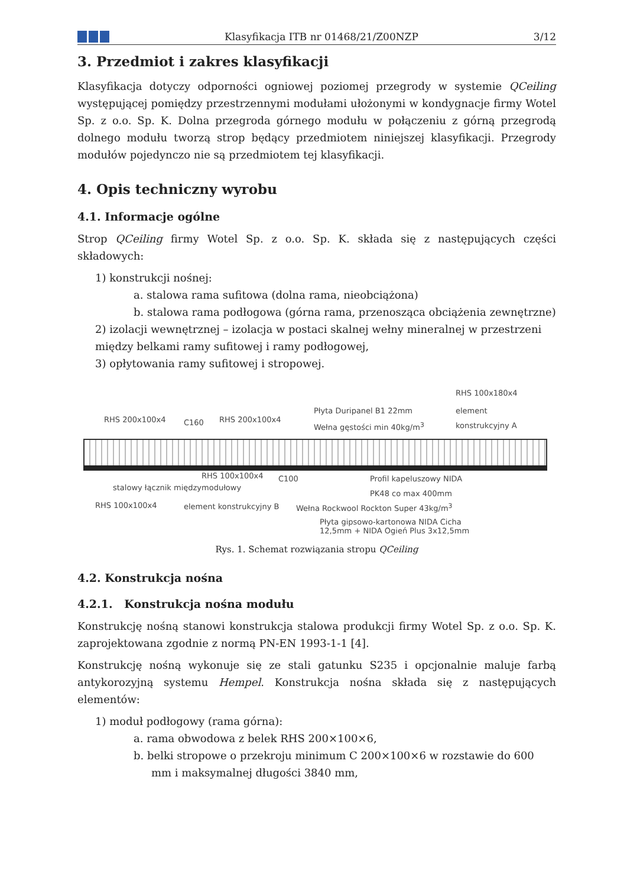Klasyfikacja ITB nr 01468/21/Z00NZP
3/12
3. Przedmiot i zakres klasyfikacji
Klasyfikacja dotyczy odporności ogniowej poziomej przegrody w systemie QCeiling występującej pomiędzy przestrzennymi modułami ułożonymi w kondygnacje firmy Wotel Sp. z o.o. Sp. K. Dolna przegroda górnego modułu w połączeniu z górną przegrodą dolnego modułu tworzą strop będący przedmiotem niniejszej klasyfikacji. Przegrody modułów pojedynczo nie są przedmiotem tej klasyfikacji.
4. Opis techniczny wyrobu
4.1. Informacje ogólne
Strop QCeiling firmy Wotel Sp. z o.o. Sp. K. składa się z następujących części składowych:
1) konstrukcji nośnej:
a. stalowa rama sufitowa (dolna rama, nieobciążona)
b. stalowa rama podłogowa (górna rama, przenosząca obciążenia zewnętrzne)
2) izolacji wewnętrznej – izolacja w postaci skalnej wełny mineralnej w przestrzeni między belkami ramy sufitowej i ramy podłogowej,
3) opłytowania ramy sufitowej i stropowej.
RHS 100x180x4
RHS 200x100x4 C160 RHS 200x100x4
Płyta Duripanel B1 22mm
Wełna gęstości min 40kg/m<sup>3</sup>
element
konstrukcyjny A
RHS 100x100x4 C100
stalowy łącznik międzymodułowy
Profil kapeluszowy NIDA
PK48 co max 400mm
RHS 100x100x4 element konstrukcyjny B Wełna Rockwool Rockton Super 43kg/m<sup>3</sup>
Płyta gipsowo-kartonowa NIDA Cicha
12,5mm + NIDA Ogień Plus 3x12,5mm
Rys. 1. Schemat rozwiązania stropu QCeiling
4.2. Konstrukcja nośna
4.2.1. Konstrukcja nośna modułu
Konstrukcję nośną stanowi konstrukcja stalowa produkcji firmy Wotel Sp. z o.o. Sp. K. zaprojektowana zgodnie z normą PN-EN 1993-1-1 [4].
Konstrukcję nośną wykonuje się ze stali gatunku S235 i opcjonalnie maluje farbą antykorozyjną systemu Hempel. Konstrukcja nośna składa się z następujących elementów:
1) moduł podłogowy (rama górna):
a. rama obwodowa z belek RHS 200×100×6,
b. belki stropowe o przekroju minimum C 200×100×6 w rozstawie do 600 mm i maksymalnej długości 3840 mm,